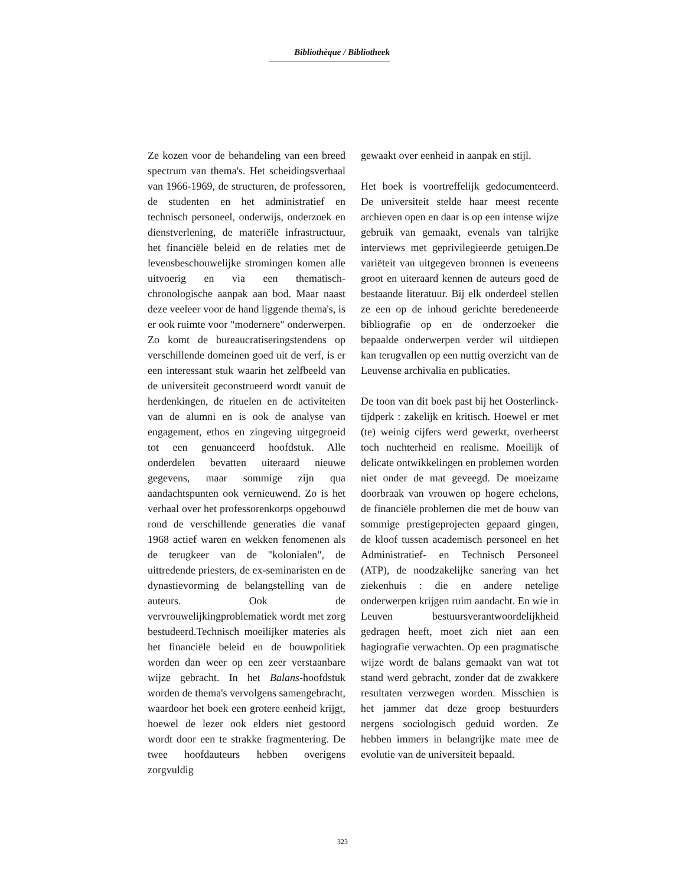Bibliothèque / Bibliotheek
Ze kozen voor de behandeling van een breed spectrum van thema's. Het scheidingsverhaal van 1966-1969, de structuren, de professoren, de studenten en het administratief en technisch personeel, onderwijs, onderzoek en dienstverlening, de materiële infrastructuur, het financiële beleid en de relaties met de levensbeschouwelijke stromingen komen alle uitvoerig en via een thematisch-chronologische aanpak aan bod. Maar naast deze veeleer voor de hand liggende thema's, is er ook ruimte voor "modernere" onderwerpen. Zo komt de bureaucratiseringstendens op verschillende domeinen goed uit de verf, is er een interessant stuk waarin het zelfbeeld van de universiteit geconstrueerd wordt vanuit de herdenkingen, de rituelen en de activiteiten van de alumni en is ook de analyse van engagement, ethos en zingeving uitgegroeid tot een genuanceerd hoofdstuk. Alle onderdelen bevatten uiteraard nieuwe gegevens, maar sommige zijn qua aandachtspunten ook vernieuwend. Zo is het verhaal over het professorenkorps opgebouwd rond de verschillende generaties die vanaf 1968 actief waren en wekken fenomenen als de terugkeer van de "kolonialen", de uittredende priesters, de ex-seminaristen en de dynastievorming de belangstelling van de auteurs. Ook de vervrouwelijkingproblematiek wordt met zorg bestudeerd.Technisch moeilijker materies als het financiële beleid en de bouwpolitiek worden dan weer op een zeer verstaanbare wijze gebracht. In het Balans-hoofdstuk worden de thema's vervolgens samengebracht, waardoor het boek een grotere eenheid krijgt, hoewel de lezer ook elders niet gestoord wordt door een te strakke fragmentering. De twee hoofdauteurs hebben overigens zorgvuldig
gewaakt over eenheid in aanpak en stijl.
Het boek is voortreffelijk gedocumenteerd. De universiteit stelde haar meest recente archieven open en daar is op een intense wijze gebruik van gemaakt, evenals van talrijke interviews met geprivilegieerde getuigen.De variëteit van uitgegeven bronnen is eveneens groot en uiteraard kennen de auteurs goed de bestaande literatuur. Bij elk onderdeel stellen ze een op de inhoud gerichte beredeneerde bibliografie op en de onderzoeker die bepaalde onderwerpen verder wil uitdiepen kan terugvallen op een nuttig overzicht van de Leuvense archivalia en publicaties.
De toon van dit boek past bij het Oosterlinck-tijdperk : zakelijk en kritisch. Hoewel er met (te) weinig cijfers werd gewerkt, overheerst toch nuchterheid en realisme. Moeilijk of delicate ontwikkelingen en problemen worden niet onder de mat geveegd. De moeizame doorbraak van vrouwen op hogere echelons, de financiële problemen die met de bouw van sommige prestigeprojecten gepaard gingen, de kloof tussen academisch personeel en het Administratief- en Technisch Personeel (ATP), de noodzakelijke sanering van het ziekenhuis : die en andere netelige onderwerpen krijgen ruim aandacht. En wie in Leuven bestuursverantwoordelijkheid gedragen heeft, moet zich niet aan een hagiografie verwachten. Op een pragmatische wijze wordt de balans gemaakt van wat tot stand werd gebracht, zonder dat de zwakkere resultaten verzwegen worden. Misschien is het jammer dat deze groep bestuurders nergens sociologisch geduid worden. Ze hebben immers in belangrijke mate mee de evolutie van de universiteit bepaald.
323